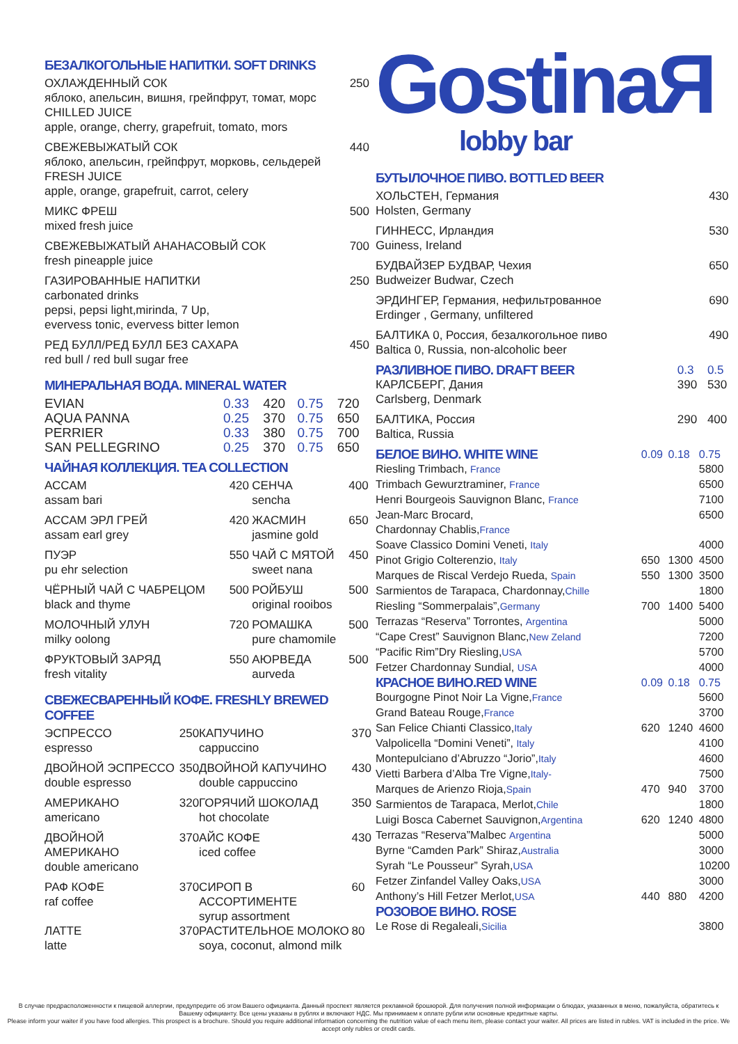БЕЗАЛКОГОЛЬНЫЕ НАПИТКИ. SOFT DRINKS
| ОХЛАЖДЕННЫЙ СОК яблоко, апельсин, вишня, грейпфрут, томат, морс CHILLED JUICE apple, orange, cherry, grapefruit, tomato, mors | 250 |
| СВЕЖЕВЫЖАТЫЙ СОК яблоко, апельсин, грейпфрут, морковь, сельдерей FRESH JUICE apple, orange, grapefruit, carrot, celery | 440 |
| МИКС ФРЕШ mixed fresh juice | 500 |
| СВЕЖЕВЫЖАТЫЙ АНАНАСОВЫЙ СОК fresh pineapple juice | 700 |
| ГАЗИРОВАННЫЕ НАПИТКИ carbonated drinks pepsi, pepsi light,mirinda, 7 Up, evervess tonic, evervess bitter lemon | 250 |
| РЕД БУЛЛ/РЕД БУЛЛ БЕЗ САХАРА red bull / red bull sugar free | 450 |
МИНЕРАЛЬНАЯ ВОДА. MINERAL WATER
| EVIAN | 0.33 | 420 | 0.75 | 720 |
| AQUA PANNA | 0.25 | 370 | 0.75 | 650 |
| PERRIER | 0.33 | 380 | 0.75 | 700 |
| SAN PELLEGRINO | 0.25 | 370 | 0.75 | 650 |
ЧАЙНАЯ КОЛЛЕКЦИЯ. TEA COLLECTION
| АССАМ assam bari | 420 | СЕНЧА sencha | 400 |
| АССАМ ЭРЛ ГРЕЙ assam earl grey | 420 | ЖАСМИН jasmine gold | 650 |
| ПУЭР pu ehr selection | 550 | ЧАЙ С МЯТОЙ sweet nana | 450 |
| ЧЁРНЫЙ ЧАЙ С ЧАБРЕЦОМ black and thyme | 500 | РОЙБУШ original rooibos | 500 |
| МОЛОЧНЫЙ УЛУН milky oolong | 720 | РОМАШКА pure chamomile | 500 |
| ФРУКТОВЫЙ ЗАРЯД fresh vitality | 550 | АЮРВЕДА aurveda | 500 |
СВЕЖЕСВАРЕННЫЙ КОФЕ. FRESHLY BREWED COFFEE
| ЭСПРЕССО espresso | 250 | КАПУЧИНО cappuccino | 370 |
| ДВОЙНОЙ ЭСПРЕССО double espresso | 350 | ДВОЙНОЙ КАПУЧИНО double cappuccino | 430 |
| АМЕРИКАНО americano | 320 | ГОРЯЧИЙ ШОКОЛАД hot chocolate | 350 |
| ДВОЙНОЙ АМЕРИКАНО double americano | 370 | АЙС КОФЕ iced coffee | 430 |
| РАФ КОФЕ raf coffee | 370 | СИРОП В АССОРТИМЕНТЕ syrup assortment | 60 |
| ЛАТТЕ latte | 370 | РАСТИТЕЛЬНОЕ МОЛОКО soya, coconut, almond milk | 80 |
GostinaЯ
lobby bar
БУТЫЛОЧНОЕ ПИВО. BOTTLED BEER
| ХОЛЬСТЕН, Германия Holsten, Germany | 430 |
| ГИННЕСС, Ирландия Guiness, Ireland | 530 |
| БУДВАЙЗЕР БУДВАР, Чехия Budweizer Budwar, Czech | 650 |
| ЭРДИНГЕР, Германия, нефильтрованное Erdinger , Germany, unfiltered | 690 |
| БАЛТИКА 0, Россия, безалкогольное пиво Baltica 0, Russia, non-alcoholic beer | 490 |
| РАЗЛИВНОЕ ПИВО. DRAFT BEER | 0.3 | 0.5 |
| КАРЛСБЕРГ, Дания Carlsberg, Denmark | 390 | 530 |
| БАЛТИКА, Россия Baltica, Russia | 290 | 400 |
| БЕЛОЕ ВИНО. WHITE WINE | 0.09 | 0.18 | 0.75 |
| Riesling Trimbach, France | | | 5800 |
| Trimbach Gewurztraminer, France | | | 6500 |
| Henri Bourgeois Sauvignon Blanc, France | | | 7100 |
| Jean-Marc Brocard, Chardonnay Chablis, France | | | 6500 |
| Soave Classico Domini Veneti, Italy | | | 4000 |
| Pinot Grigio Colterenzio, Italy | 650 | 1300 | 4500 |
| Marques de Riscal Verdejo Rueda, Spain | 550 | 1300 | 3500 |
| Sarmientos de Tarapaca, Chardonnay, Chille | | | 1800 |
| Riesling “Sommerpalais”, Germany | 700 | 1400 | 5400 |
| Terrazas “Reserva” Torrontes, Argentina | | | 5000 |
| “Cape Crest” Sauvignon Blanc, New Zeland | | | 7200 |
| “Pacific Rim”Dry Riesling, USA | | | 5700 |
| Fetzer Chardonnay Sundial, USA | | | 4000 |
| КРАСНОЕ ВИНО.RED WINE | 0.09 | 0.18 | 0.75 |
| Bourgogne Pinot Noir La Vigne, France | | | 5600 |
| Grand Bateau Rouge, France | | | 3700 |
| San Felice Chianti Classico, Italy | 620 | 1240 | 4600 |
| Valpolicella “Domini Veneti”, Italy | | | 4100 |
| Montepulciano d’Abruzzo “Jorio”, Italy | | | 4600 |
| Vietti Barbera d’Alba Tre Vigne, Italy- | | | 7500 |
| Marques de Arienzo Rioja, Spain | 470 | 940 | 3700 |
| Sarmientos de Tarapaca, Merlot, Chile | | | 1800 |
| Luigi Bosca Cabernet Sauvignon, Argentina | 620 | 1240 | 4800 |
| Terrazas “Reserva”Malbec Argentina | | | 5000 |
| Byrne “Camden Park” Shiraz, Australia | | | 3000 |
| Syrah “Le Pousseur” Syrah, USA | | | 10200 |
| Fetzer Zinfandel Valley Oaks, USA | | | 3000 |
| Anthony’s Hill Fetzer Merlot, USA | 440 | 880 | 4200 |
| РОЗОВОЕ ВИНО. ROSE | | | |
| Le Rose di Regaleali, Sicilia | | | 3800 |
В случае предрасположенности к пищевой аллергии, предупредите об этом Вашего официанта. Данный проспект является рекламной брошюрой. Для получения полной информации о блюдах, указанных в меню, пожалуйста, обратитесь к Вашему официанту. Все цены указаны в рублях и включают НДС. Мы принимаем к оплате рубли или основные кредитные карты.
Please inform your waiter if you have food allergies. This prospect is a brochure. Should you require additional information concerning the nutrition value of each menu item, please contact your waiter. All prices are listed in rubles. VAT is included in the price. We accept only rubles or credit cards.